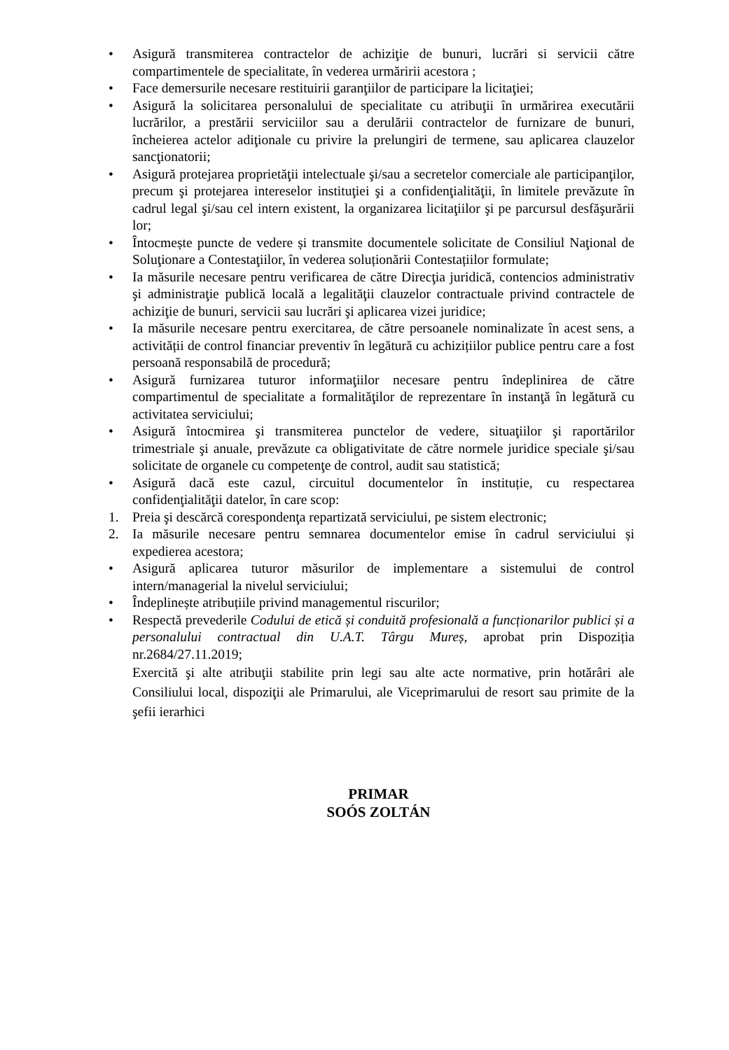• Asigură transmiterea contractelor de achiziţie de bunuri, lucrări si servicii către compartimentele de specialitate, în vederea urmăririi acestora ;
• Face demersurile necesare restituirii garanţiilor de participare la licitaţiei;
• Asigură la solicitarea personalului de specialitate cu atribuţii în urmărirea executării lucrărilor, a prestării serviciilor sau a derulării contractelor de furnizare de bunuri, încheierea actelor adiţionale cu privire la prelungiri de termene, sau aplicarea clauzelor sancţionatorii;
• Asigură protejarea proprietăţii intelectuale şi/sau a secretelor comerciale ale participanţilor, precum şi protejarea intereselor instituţiei şi a confidenţialităţii, în limitele prevăzute în cadrul legal şi/sau cel intern existent, la organizarea licitaţiilor şi pe parcursul desfăşurării lor;
• Întocmește puncte de vedere și transmite documentele solicitate de Consiliul Naţional de Soluţionare a Contestaţiilor, în vederea soluționării Contestațiilor formulate;
• Ia măsurile necesare pentru verificarea de către Direcţia juridică, contencios administrativ şi administraţie publică locală a legalităţii clauzelor contractuale privind contractele de achiziţie de bunuri, servicii sau lucrări şi aplicarea vizei juridice;
• Ia măsurile necesare pentru exercitarea, de către persoanele nominalizate în acest sens, a activității de control financiar preventiv în legătură cu achizițiilor publice pentru care a fost persoană responsabilă de procedură;
• Asigură furnizarea tuturor informaţiilor necesare pentru îndeplinirea de către compartimentul de specialitate a formalităţilor de reprezentare în instanţă în legătură cu activitatea serviciului;
• Asigură întocmirea şi transmiterea punctelor de vedere, situaţiilor şi raportărilor trimestriale şi anuale, prevăzute ca obligativitate de către normele juridice speciale şi/sau solicitate de organele cu competenţe de control, audit sau statistică;
• Asigură dacă este cazul, circuitul documentelor în instituție, cu respectarea confidenţialităţii datelor, în care scop:
1. Preia şi descărcă corespondenţa repartizată serviciului, pe sistem electronic;
2. Ia măsurile necesare pentru semnarea documentelor emise în cadrul serviciului și expedierea acestora;
• Asigură aplicarea tuturor măsurilor de implementare a sistemului de control intern/managerial la nivelul serviciului;
• Îndeplinește atribuțiile privind managementul riscurilor;
• Respectă prevederile Codului de etică și conduită profesională a funcționarilor publici și a personalului contractual din U.A.T. Târgu Mureș, aprobat prin Dispoziția nr.2684/27.11.2019;
Exercită şi alte atribuţii stabilite prin legi sau alte acte normative, prin hotărâri ale Consiliului local, dispoziţii ale Primarului, ale Viceprimarului de resort sau primite de la şefii ierarhici
PRIMAR
SOÓS ZOLTÁN